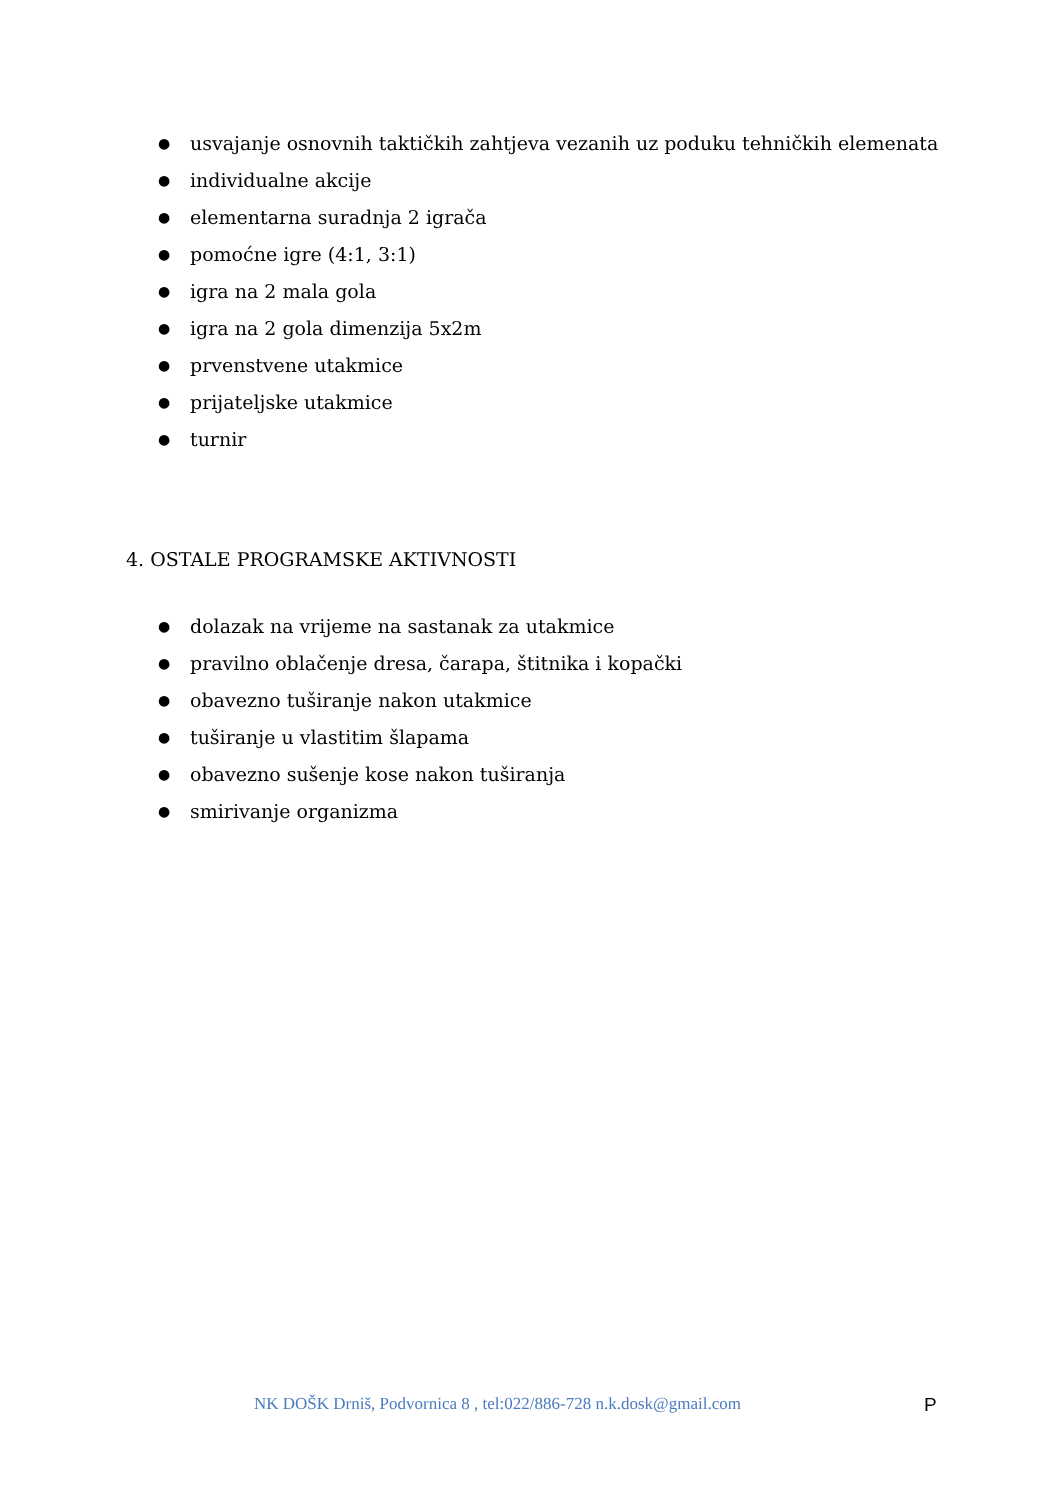● usvajanje osnovnih taktičkih zahtjeva vezanih uz poduku tehničkih elemenata
● individualne akcije
● elementarna suradnja 2 igrača
● pomoćne igre (4:1, 3:1)
● igra na 2 mala gola
● igra na 2 gola dimenzija 5x2m
● prvenstvene utakmice
● prijateljske utakmice
● turnir
4. OSTALE PROGRAMSKE AKTIVNOSTI
● dolazak na vrijeme na sastanak za utakmice
● pravilno oblačenje dresa, čarapa, štitnika i kopački
● obavezno tuširanje nakon utakmice
● tuširanje u vlastitim šlapama
● obavezno sušenje kose nakon tuširanja
● smirivanje organizma
NK DOŠK Drniš, Podvornica 8 , tel:022/886-728 n.k.dosk@gmail.com P